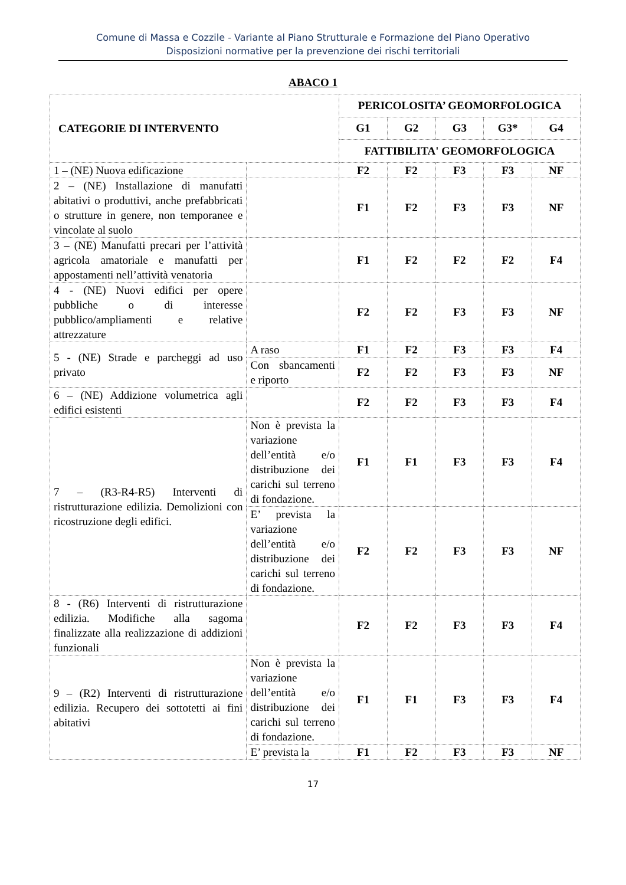Comune di Massa e Cozzile - Variante al Piano Strutturale e Formazione del Piano Operativo
Disposizioni normative per la prevenzione dei rischi territoriali
ABACO 1
| CATEGORIE DI INTERVENTO | | PERICOLOSITA’ GEOMORFOLOGICA | | | | |
| --- | --- | --- | --- | --- | --- | --- |
| | | G1 | G2 | G3 | G3* | G4 |
| | | FATTIBILITA' GEOMORFOLOGICA | | | | |
| 1 – (NE) Nuova edificazione | | F2 | F2 | F3 | F3 | NF |
| 2 – (NE) Installazione di manufatti abitativi o produttivi, anche prefabbricati o strutture in genere, non temporanee e vincolate al suolo | | F1 | F2 | F3 | F3 | NF |
| 3 – (NE) Manufatti precari per l’attività agricola amatoriale e manufatti per appostamenti nell’attività venatoria | | F1 | F2 | F2 | F2 | F4 |
| 4 - (NE) Nuovi edifici per opere pubbliche o di interesse pubblico/ampliamenti e relative attrezzature | | F2 | F2 | F3 | F3 | NF |
| 5 - (NE) Strade e parcheggi ad uso privato | A raso | F1 | F2 | F3 | F3 | F4 |
| | Con sbancamenti e riporto | F2 | F2 | F3 | F3 | NF |
| 6 – (NE) Addizione volumetrica agli edifici esistenti | | F2 | F2 | F3 | F3 | F4 |
| 7 – (R3-R4-R5) Interventi di ristrutturazione edilizia. Demolizioni con ricostruzione degli edifici. | Non è prevista la variazione dell’entità e/o distribuzione dei carichi sul terreno di fondazione. | F1 | F1 | F3 | F3 | F4 |
| | E’ prevista la variazione dell’entità e/o distribuzione dei carichi sul terreno di fondazione. | F2 | F2 | F3 | F3 | NF |
| 8 - (R6) Interventi di ristrutturazione edilizia. Modifiche alla sagoma finalizzate alla realizzazione di addizioni funzionali | | F2 | F2 | F3 | F3 | F4 |
| 9 – (R2) Interventi di ristrutturazione edilizia. Recupero dei sottotetti ai fini abitativi | Non è prevista la variazione dell’entità e/o distribuzione dei carichi sul terreno di fondazione. | F1 | F1 | F3 | F3 | F4 |
| | E’ prevista la | F1 | F2 | F3 | F3 | NF |
17